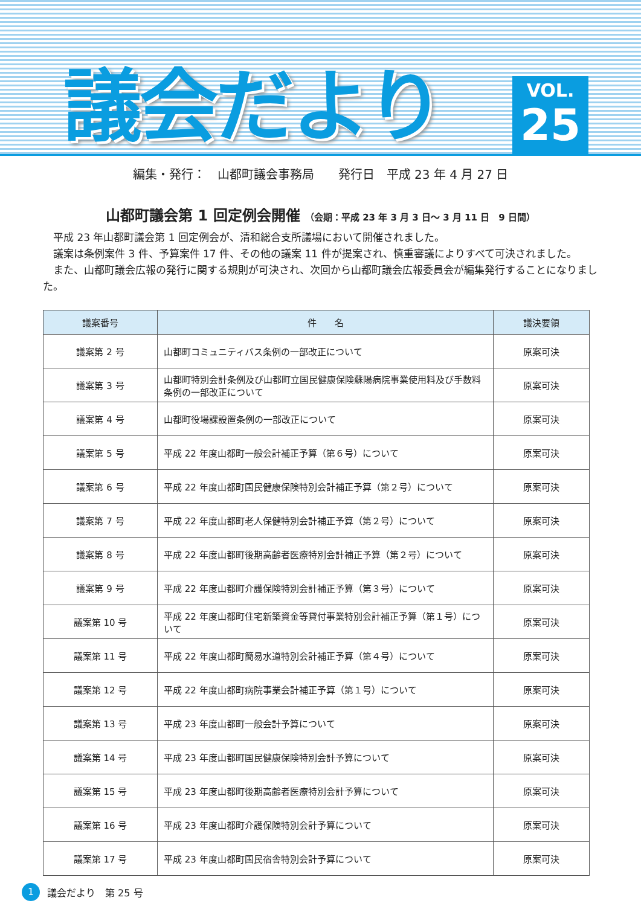議会だより
VOL.
25
編集・発行：　山都町議会事務局　　発行日　平成 23 年 4 月 27 日
山都町議会第 1 回定例会開催 （会期：平成 23 年 3 月 3 日～ 3 月 11 日　9 日間）
平成 23 年山都町議会第 1 回定例会が、清和総合支所議場において開催されました。
議案は条例案件 3 件、予算案件 17 件、その他の議案 11 件が提案され、慎重審議によりすべて可決されました。
また、山都町議会広報の発行に関する規則が可決され、次回から山都町議会広報委員会が編集発行することになりました。
| 議案番号 | 件 名 | 議決要領 |
| --- | --- | --- |
| 議案第 2 号 | 山都町コミュニティバス条例の一部改正について | 原案可決 |
| 議案第 3 号 | 山都町特別会計条例及び山都町立国民健康保険蘇陽病院事業使用料及び手数料条例の一部改正について | 原案可決 |
| 議案第 4 号 | 山都町役場課設置条例の一部改正について | 原案可決 |
| 議案第 5 号 | 平成 22 年度山都町一般会計補正予算（第６号）について | 原案可決 |
| 議案第 6 号 | 平成 22 年度山都町国民健康保険特別会計補正予算（第２号）について | 原案可決 |
| 議案第 7 号 | 平成 22 年度山都町老人保健特別会計補正予算（第２号）について | 原案可決 |
| 議案第 8 号 | 平成 22 年度山都町後期高齢者医療特別会計補正予算（第２号）について | 原案可決 |
| 議案第 9 号 | 平成 22 年度山都町介護保険特別会計補正予算（第３号）について | 原案可決 |
| 議案第 10 号 | 平成 22 年度山都町住宅新築資金等貸付事業特別会計補正予算（第１号）について | 原案可決 |
| 議案第 11 号 | 平成 22 年度山都町簡易水道特別会計補正予算（第４号）について | 原案可決 |
| 議案第 12 号 | 平成 22 年度山都町病院事業会計補正予算（第１号）について | 原案可決 |
| 議案第 13 号 | 平成 23 年度山都町一般会計予算について | 原案可決 |
| 議案第 14 号 | 平成 23 年度山都町国民健康保険特別会計予算について | 原案可決 |
| 議案第 15 号 | 平成 23 年度山都町後期高齢者医療特別会計予算について | 原案可決 |
| 議案第 16 号 | 平成 23 年度山都町介護保険特別会計予算について | 原案可決 |
| 議案第 17 号 | 平成 23 年度山都町国民宿舎特別会計予算について | 原案可決 |
1 議会だより　第 25 号